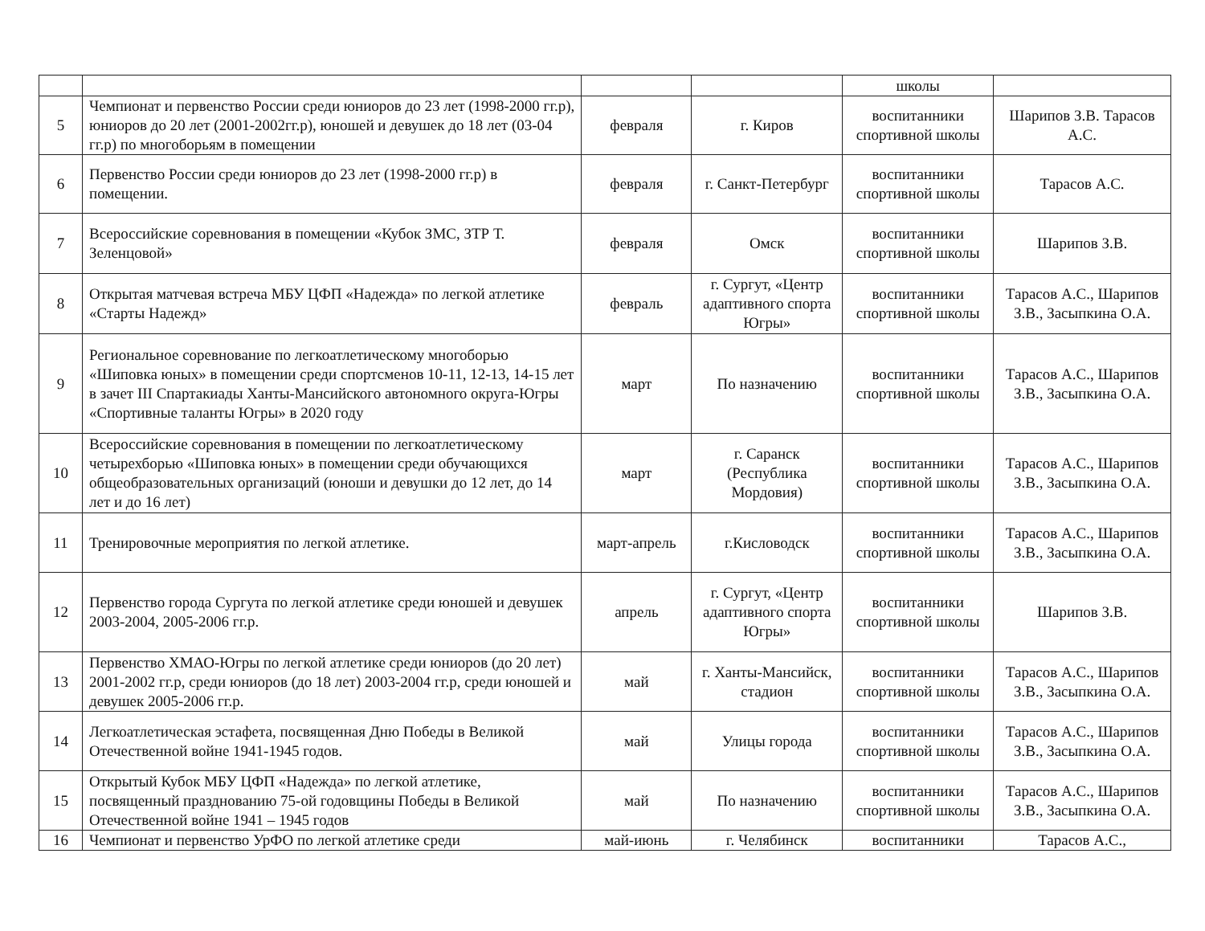| | | | | школы | |
| 5 | Чемпионат и первенство России среди юниоров до 23 лет (1998-2000 гг.р), юниоров до 20 лет (2001-2002гг.р), юношей и девушек до 18 лет (03-04 гг.р) по многоборьям в помещении | февраля | г. Киров | воспитанники спортивной школы | Шарипов З.В. Тарасов А.С. |
| 6 | Первенство России среди юниоров до 23 лет (1998-2000 гг.р) в помещении. | февраля | г. Санкт-Петербург | воспитанники спортивной школы | Тарасов А.С. |
| 7 | Всероссийские соревнования в помещении «Кубок ЗМС, ЗТР Т. Зеленцовой» | февраля | Омск | воспитанники спортивной школы | Шарипов З.В. |
| 8 | Открытая матчевая встреча МБУ ЦФП «Надежда» по легкой атлетике «Старты Надежд» | февраль | г. Сургут, «Центр адаптивного спорта Югры» | воспитанники спортивной школы | Тарасов А.С., Шарипов З.В., Засыпкина О.А. |
| 9 | Региональное соревнование по легкоатлетическому многоборью «Шиповка юных» в помещении среди спортсменов 10-11, 12-13, 14-15 лет в зачет III Спартакиады Ханты-Мансийского автономного округа-Югры «Спортивные таланты Югры» в 2020 году | март | По назначению | воспитанники спортивной школы | Тарасов А.С., Шарипов З.В., Засыпкина О.А. |
| 10 | Всероссийские соревнования в помещении по легкоатлетическому четырехборью «Шиповка юных» в помещении среди обучающихся общеобразовательных организаций (юноши и девушки до 12 лет, до 14 лет и до 16 лет) | март | г. Саранск (Республика Мордовия) | воспитанники спортивной школы | Тарасов А.С., Шарипов З.В., Засыпкина О.А. |
| 11 | Тренировочные мероприятия по легкой атлетике. | март-апрель | г.Кисловодск | воспитанники спортивной школы | Тарасов А.С., Шарипов З.В., Засыпкина О.А. |
| 12 | Первенство города Сургута по легкой атлетике среди юношей и девушек 2003-2004, 2005-2006 гг.р. | апрель | г. Сургут, «Центр адаптивного спорта Югры» | воспитанники спортивной школы | Шарипов З.В. |
| 13 | Первенство ХМАО-Югры по легкой атлетике среди юниоров (до 20 лет) 2001-2002 гг.р, среди юниоров (до 18 лет) 2003-2004 гг.р, среди юношей и девушек 2005-2006 гг.р. | май | г. Ханты-Мансийск, стадион | воспитанники спортивной школы | Тарасов А.С., Шарипов З.В., Засыпкина О.А. |
| 14 | Легкоатлетическая эстафета, посвященная Дню Победы в Великой Отечественной войне 1941-1945 годов. | май | Улицы города | воспитанники спортивной школы | Тарасов А.С., Шарипов З.В., Засыпкина О.А. |
| 15 | Открытый Кубок МБУ ЦФП «Надежда» по легкой атлетике, посвященный празднованию 75-ой годовщины Победы в Великой Отечественной войне 1941 – 1945 годов | май | По назначению | воспитанники спортивной школы | Тарасов А.С., Шарипов З.В., Засыпкина О.А. |
| 16 | Чемпионат и первенство УрФО по легкой атлетике среди | май-июнь | г. Челябинск | воспитанники | Тарасов А.С., |